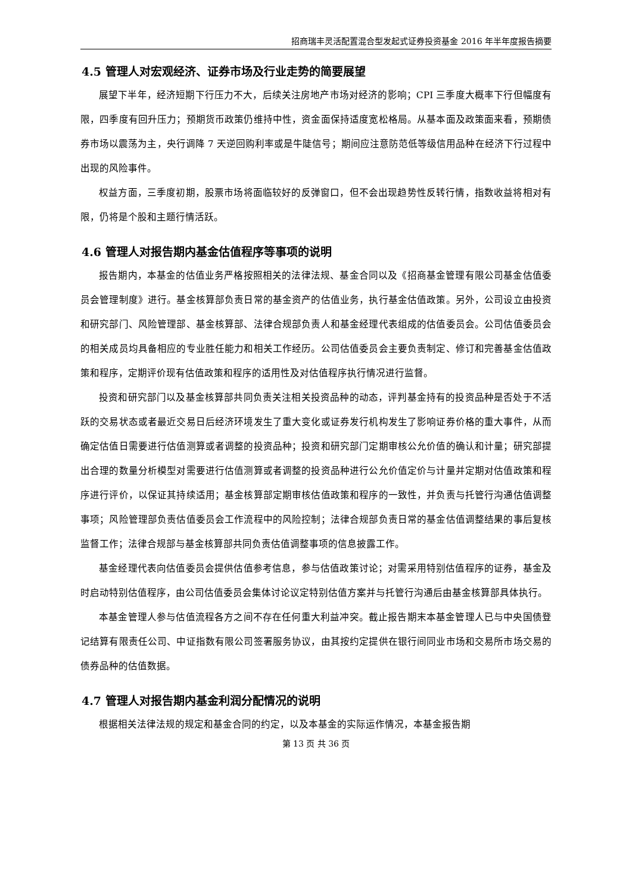招商瑞丰灵活配置混合型发起式证券投资基金 2016 年半年度报告摘要
4.5 管理人对宏观经济、证券市场及行业走势的简要展望
展望下半年，经济短期下行压力不大，后续关注房地产市场对经济的影响；CPI 三季度大概率下行但幅度有限，四季度有回升压力；预期货币政策仍维持中性，资金面保持适度宽松格局。从基本面及政策面来看，预期债券市场以震荡为主，央行调降 7 天逆回购利率或是牛陡信号；期间应注意防范低等级信用品种在经济下行过程中出现的风险事件。
权益方面，三季度初期，股票市场将面临较好的反弹窗口，但不会出现趋势性反转行情，指数收益将相对有限，仍将是个股和主题行情活跃。
4.6 管理人对报告期内基金估值程序等事项的说明
报告期内，本基金的估值业务严格按照相关的法律法规、基金合同以及《招商基金管理有限公司基金估值委员会管理制度》进行。基金核算部负责日常的基金资产的估值业务，执行基金估值政策。另外，公司设立由投资和研究部门、风险管理部、基金核算部、法律合规部负责人和基金经理代表组成的估值委员会。公司估值委员会的相关成员均具备相应的专业胜任能力和相关工作经历。公司估值委员会主要负责制定、修订和完善基金估值政策和程序，定期评价现有估值政策和程序的适用性及对估值程序执行情况进行监督。
投资和研究部门以及基金核算部共同负责关注相关投资品种的动态，评判基金持有的投资品种是否处于不活跃的交易状态或者最近交易日后经济环境发生了重大变化或证券发行机构发生了影响证券价格的重大事件，从而确定估值日需要进行估值测算或者调整的投资品种；投资和研究部门定期审核公允价值的确认和计量；研究部提出合理的数量分析模型对需要进行估值测算或者调整的投资品种进行公允价值定价与计量并定期对估值政策和程序进行评价，以保证其持续适用；基金核算部定期审核估值政策和程序的一致性，并负责与托管行沟通估值调整事项；风险管理部负责估值委员会工作流程中的风险控制；法律合规部负责日常的基金估值调整结果的事后复核监督工作；法律合规部与基金核算部共同负责估值调整事项的信息披露工作。
基金经理代表向估值委员会提供估值参考信息，参与估值政策讨论；对需采用特别估值程序的证券，基金及时启动特别估值程序，由公司估值委员会集体讨论议定特别估值方案并与托管行沟通后由基金核算部具体执行。
本基金管理人参与估值流程各方之间不存在任何重大利益冲突。截止报告期末本基金管理人已与中央国债登记结算有限责任公司、中证指数有限公司签署服务协议，由其按约定提供在银行间同业市场和交易所市场交易的债券品种的估值数据。
4.7 管理人对报告期内基金利润分配情况的说明
根据相关法律法规的规定和基金合同的约定，以及本基金的实际运作情况，本基金报告期
第 13 页 共 36 页